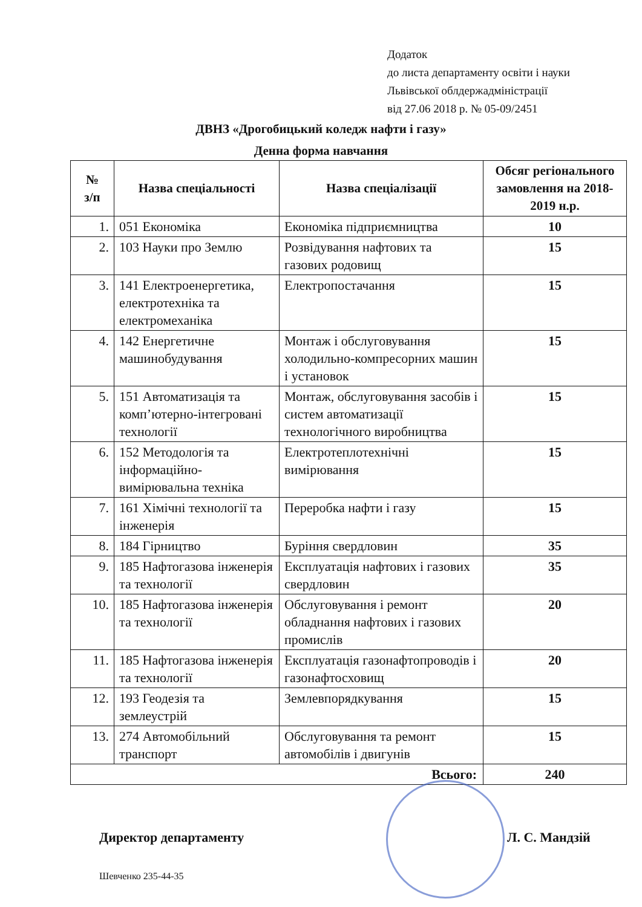Додаток
до листа департаменту освіти і науки
Львівської облдержадміністрації
від 27.06 2018 р. № 05-09/2451
ДВНЗ «Дрогобицький коледж нафти і газу»
Денна форма навчання
| № з/п | Назва спеціальності | Назва спеціалізації | Обсяг регіонального замовлення на 2018-2019 н.р. |
| --- | --- | --- | --- |
| 1. | 051 Економіка | Економіка підприємництва | 10 |
| 2. | 103 Науки про Землю | Розвідування нафтових та газових родовищ | 15 |
| 3. | 141 Електроенергетика, електротехніка та електромеханіка | Електропостачання | 15 |
| 4. | 142 Енергетичне машинобудування | Монтаж і обслуговування холодильно-компресорних машин і установок | 15 |
| 5. | 151 Автоматизація та комп’ютерно-інтегровані технології | Монтаж, обслуговування засобів і систем автоматизації технологічного виробництва | 15 |
| 6. | 152 Методологія та інформаційно-вимірювальна техніка | Електротеплотехнічні вимірювання | 15 |
| 7. | 161 Хімічні технології та інженерія | Переробка нафти і газу | 15 |
| 8. | 184 Гірництво | Буріння свердловин | 35 |
| 9. | 185 Нафтогазова інженерія та технології | Експлуатація нафтових і газових свердловин | 35 |
| 10. | 185 Нафтогазова інженерія та технології | Обслуговування і ремонт обладнання нафтових і газових промислів | 20 |
| 11. | 185 Нафтогазова інженерія та технології | Експлуатація газонафтопроводів і газонафтосховищ | 20 |
| 12. | 193 Геодезія та землеустрій | Землевпорядкування | 15 |
| 13. | 274 Автомобільний транспорт | Обслуговування та ремонт автомобілів і двигунів | 15 |
| Всього: | | | 240 |
Директор департаменту Л. С. Мандзій
Шевченко 235-44-35